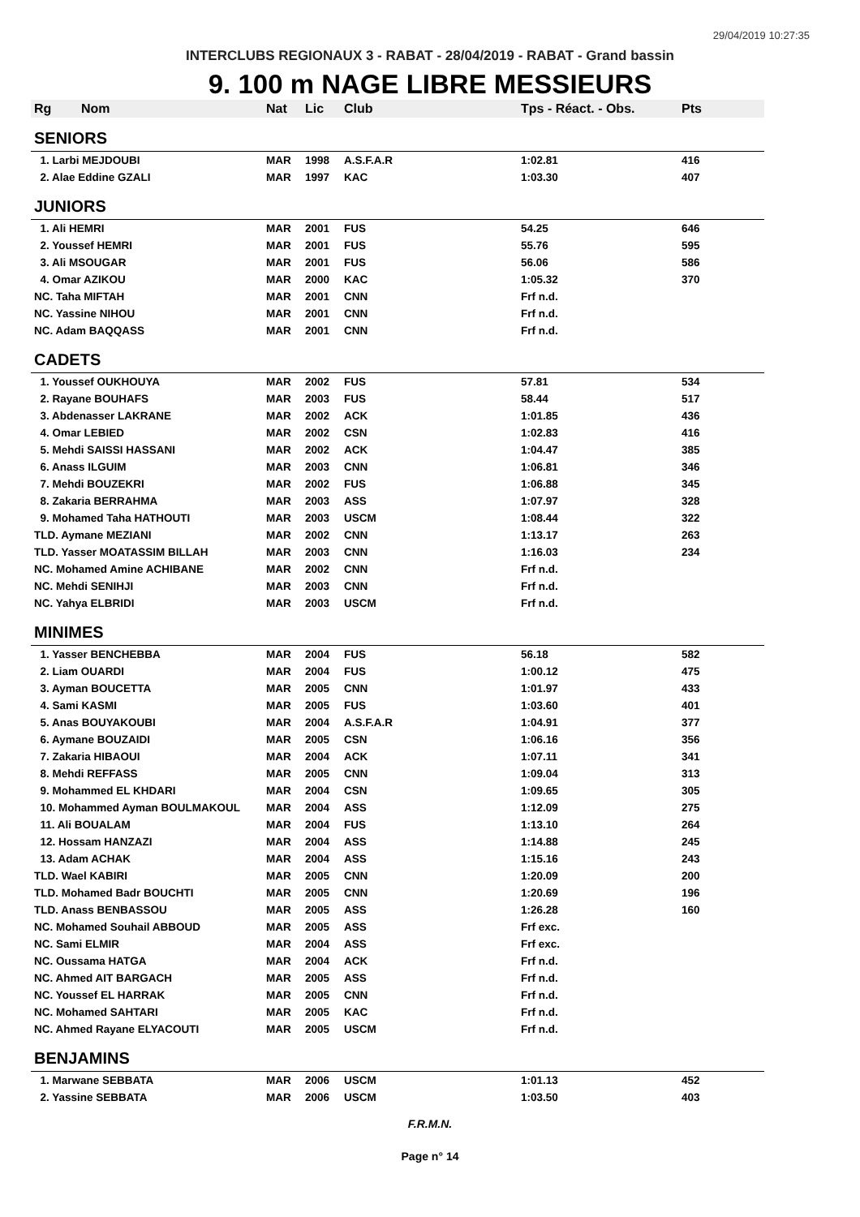29/04/2019 10:27:35
INTERCLUBS REGIONAUX 3 - RABAT - 28/04/2019 - RABAT - Grand bassin
9. 100 m NAGE LIBRE MESSIEURS
| Rg | Nom | Nat | Lic | Club | Tps - Réact. - Obs. | Pts |
| --- | --- | --- | --- | --- | --- | --- |
| SENIORS | | | | | | |
| 1. Larbi MEJDOUBI | | MAR | 1998 | A.S.F.A.R | 1:02.81 | 416 |
| 2. Alae Eddine GZALI | | MAR | 1997 | KAC | 1:03.30 | 407 |
| JUNIORS | | | | | | |
| 1. Ali HEMRI | | MAR | 2001 | FUS | 54.25 | 646 |
| 2. Youssef HEMRI | | MAR | 2001 | FUS | 55.76 | 595 |
| 3. Ali MSOUGAR | | MAR | 2001 | FUS | 56.06 | 586 |
| 4. Omar AZIKOU | | MAR | 2000 | KAC | 1:05.32 | 370 |
| NC. Taha MIFTAH | | MAR | 2001 | CNN | Frf n.d. | |
| NC. Yassine NIHOU | | MAR | 2001 | CNN | Frf n.d. | |
| NC. Adam BAQQASS | | MAR | 2001 | CNN | Frf n.d. | |
| CADETS | | | | | | |
| 1. Youssef OUKHOUYA | | MAR | 2002 | FUS | 57.81 | 534 |
| 2. Rayane BOUHAFS | | MAR | 2003 | FUS | 58.44 | 517 |
| 3. Abdenasser LAKRANE | | MAR | 2002 | ACK | 1:01.85 | 436 |
| 4. Omar LEBIED | | MAR | 2002 | CSN | 1:02.83 | 416 |
| 5. Mehdi SAISSI HASSANI | | MAR | 2002 | ACK | 1:04.47 | 385 |
| 6. Anass ILGUIM | | MAR | 2003 | CNN | 1:06.81 | 346 |
| 7. Mehdi BOUZEKRI | | MAR | 2002 | FUS | 1:06.88 | 345 |
| 8. Zakaria BERRAHMA | | MAR | 2003 | ASS | 1:07.97 | 328 |
| 9. Mohamed Taha HATHOUTI | | MAR | 2003 | USCM | 1:08.44 | 322 |
| TLD. Aymane MEZIANI | | MAR | 2002 | CNN | 1:13.17 | 263 |
| TLD. Yasser MOATASSIM BILLAH | | MAR | 2003 | CNN | 1:16.03 | 234 |
| NC. Mohamed Amine ACHIBANE | | MAR | 2002 | CNN | Frf n.d. | |
| NC. Mehdi SENIHJI | | MAR | 2003 | CNN | Frf n.d. | |
| NC. Yahya ELBRIDI | | MAR | 2003 | USCM | Frf n.d. | |
| MINIMES | | | | | | |
| 1. Yasser BENCHEBBA | | MAR | 2004 | FUS | 56.18 | 582 |
| 2. Liam OUARDI | | MAR | 2004 | FUS | 1:00.12 | 475 |
| 3. Ayman BOUCETTA | | MAR | 2005 | CNN | 1:01.97 | 433 |
| 4. Sami KASMI | | MAR | 2005 | FUS | 1:03.60 | 401 |
| 5. Anas BOUYAKOUBI | | MAR | 2004 | A.S.F.A.R | 1:04.91 | 377 |
| 6. Aymane BOUZAIDI | | MAR | 2005 | CSN | 1:06.16 | 356 |
| 7. Zakaria HIBAOUI | | MAR | 2004 | ACK | 1:07.11 | 341 |
| 8. Mehdi REFFASS | | MAR | 2005 | CNN | 1:09.04 | 313 |
| 9. Mohammed EL KHDARI | | MAR | 2004 | CSN | 1:09.65 | 305 |
| 10. Mohammed Ayman BOULMAKOUL | | MAR | 2004 | ASS | 1:12.09 | 275 |
| 11. Ali BOUALAM | | MAR | 2004 | FUS | 1:13.10 | 264 |
| 12. Hossam HANZAZI | | MAR | 2004 | ASS | 1:14.88 | 245 |
| 13. Adam ACHAK | | MAR | 2004 | ASS | 1:15.16 | 243 |
| TLD. Wael KABIRI | | MAR | 2005 | CNN | 1:20.09 | 200 |
| TLD. Mohamed Badr BOUCHTI | | MAR | 2005 | CNN | 1:20.69 | 196 |
| TLD. Anass BENBASSOU | | MAR | 2005 | ASS | 1:26.28 | 160 |
| NC. Mohamed Souhail ABBOUD | | MAR | 2005 | ASS | Frf exc. | |
| NC. Sami ELMIR | | MAR | 2004 | ASS | Frf exc. | |
| NC. Oussama HATGA | | MAR | 2004 | ACK | Frf n.d. | |
| NC. Ahmed AIT BARGACH | | MAR | 2005 | ASS | Frf n.d. | |
| NC. Youssef EL HARRAK | | MAR | 2005 | CNN | Frf n.d. | |
| NC. Mohamed SAHTARI | | MAR | 2005 | KAC | Frf n.d. | |
| NC. Ahmed Rayane ELYACOUTI | | MAR | 2005 | USCM | Frf n.d. | |
| BENJAMINS | | | | | | |
| 1. Marwane SEBBATA | | MAR | 2006 | USCM | 1:01.13 | 452 |
| 2. Yassine SEBBATA | | MAR | 2006 | USCM | 1:03.50 | 403 |
F.R.M.N.
Page n° 14